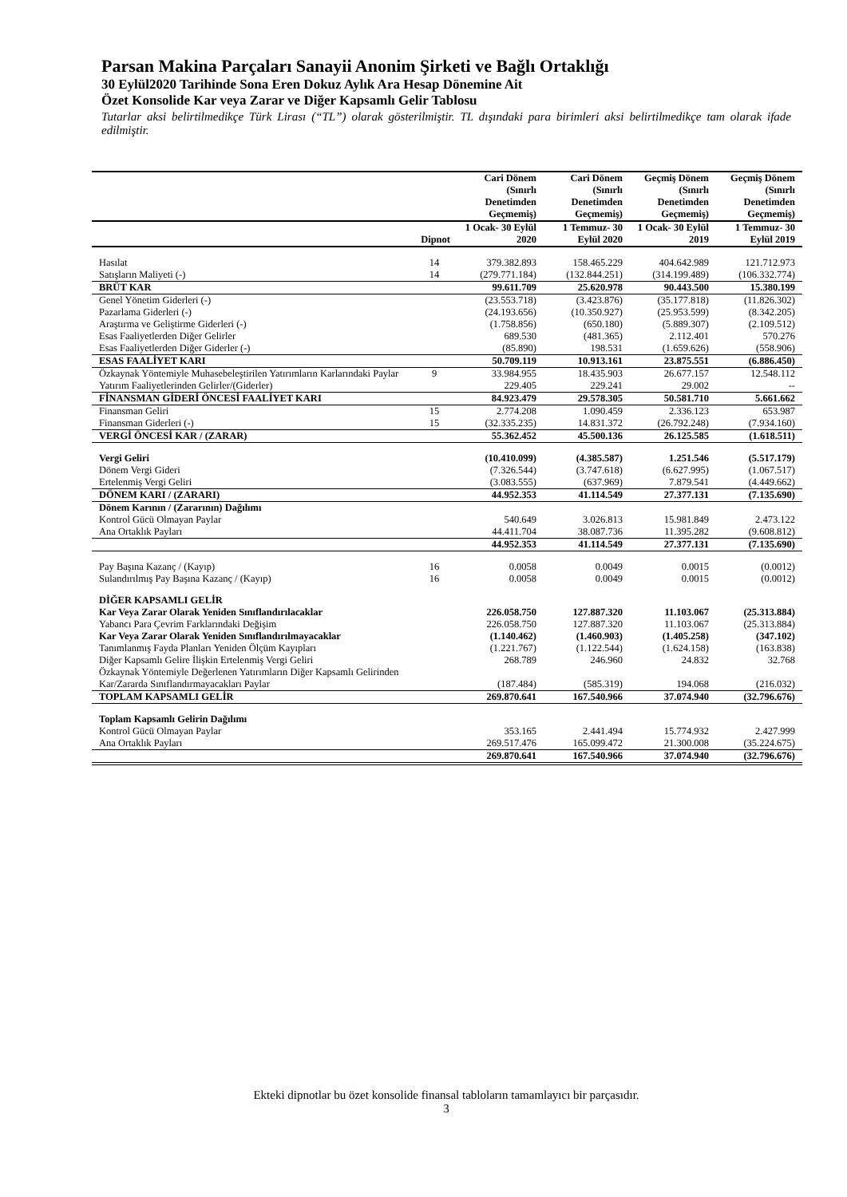Parsan Makina Parçaları Sanayii Anonim Şirketi ve Bağlı Ortaklığı
30 Eylül2020 Tarihinde Sona Eren Dokuz Aylık Ara Hesap Dönemine Ait
Özet Konsolide Kar veya Zarar ve Diğer Kapsamlı Gelir Tablosu
Tutarlar aksi belirtilmedikçe Türk Lirası (“TL”) olarak gösterilmiştir. TL dışındaki para birimleri aksi belirtilmedikçe tam olarak ifade edilmiştir.
| | | Cari Dönem (Sınırlı Denetimden Geçmemiş) | Cari Dönem (Sınırlı Denetimden Geçmemiş) | Geçmiş Dönem (Sınırlı Denetimden Geçmemiş) | Geçmiş Dönem (Sınırlı Denetimden Geçmemiş) |
| --- | --- | --- | --- | --- | --- |
| | Dipnot | 1 Ocak- 30 Eylül 2020 | 1 Temmuz- 30 Eylül 2020 | 1 Ocak- 30 Eylül 2019 | 1 Temmuz- 30 Eylül 2019 |
| Hasılat | 14 | 379.382.893 | 158.465.229 | 404.642.989 | 121.712.973 |
| Satışların Maliyeti (-) | 14 | (279.771.184) | (132.844.251) | (314.199.489) | (106.332.774) |
| BRÜT KAR | | 99.611.709 | 25.620.978 | 90.443.500 | 15.380.199 |
| Genel Yönetim Giderleri (-) | | (23.553.718) | (3.423.876) | (35.177.818) | (11.826.302) |
| Pazarlama Giderleri (-) | | (24.193.656) | (10.350.927) | (25.953.599) | (8.342.205) |
| Araştırma ve Geliştirme Giderleri (-) | | (1.758.856) | (650.180) | (5.889.307) | (2.109.512) |
| Esas Faaliyetlerden Diğer Gelirler | | 689.530 | (481.365) | 2.112.401 | 570.276 |
| Esas Faaliyetlerden Diğer Giderler (-) | | (85.890) | 198.531 | (1.659.626) | (558.906) |
| ESAS FAALİYET KARI | | 50.709.119 | 10.913.161 | 23.875.551 | (6.886.450) |
| Özkaynak Yöntemiyle Muhasebeleştirilen Yatırımların Karlarındaki Paylar | 9 | 33.984.955 | 18.435.903 | 26.677.157 | 12.548.112 |
| Yatırım Faaliyetlerinden Gelirler/(Giderler) | | 229.405 | 229.241 | 29.002 | -- |
| FİNANSMAN GİDERİ ÖNCESİ FAALİYET KARI | | 84.923.479 | 29.578.305 | 50.581.710 | 5.661.662 |
| Finansman Geliri | 15 | 2.774.208 | 1.090.459 | 2.336.123 | 653.987 |
| Finansman Giderleri (-) | 15 | (32.335.235) | 14.831.372 | (26.792.248) | (7.934.160) |
| VERGİ ÖNCESİ KAR / (ZARAR) | | 55.362.452 | 45.500.136 | 26.125.585 | (1.618.511) |
| Vergi Geliri | | (10.410.099) | (4.385.587) | 1.251.546 | (5.517.179) |
| Dönem Vergi Gideri | | (7.326.544) | (3.747.618) | (6.627.995) | (1.067.517) |
| Ertelenmiş Vergi Geliri | | (3.083.555) | (637.969) | 7.879.541 | (4.449.662) |
| DÖNEM KARI / (ZARARI) | | 44.952.353 | 41.114.549 | 27.377.131 | (7.135.690) |
| Dönem Karının / (Zararının) Dağılımı | | | | | |
| Kontrol Gücü Olmayan Paylar | | 540.649 | 3.026.813 | 15.981.849 | 2.473.122 |
| Ana Ortaklık Payları | | 44.411.704 | 38.087.736 | 11.395.282 | (9.608.812) |
| | | 44.952.353 | 41.114.549 | 27.377.131 | (7.135.690) |
| Pay Başına Kazanç / (Kayıp) | 16 | 0.0058 | 0.0049 | 0.0015 | (0.0012) |
| Sulandırılmış Pay Başına Kazanç / (Kayıp) | 16 | 0.0058 | 0.0049 | 0.0015 | (0.0012) |
| DİĞER KAPSAMLI GELİR | | | | | |
| Kar Veya Zarar Olarak Yeniden Sınıflandırılacaklar | | 226.058.750 | 127.887.320 | 11.103.067 | (25.313.884) |
| Yabancı Para Çevrim Farklarındaki Değişim | | 226.058.750 | 127.887.320 | 11.103.067 | (25.313.884) |
| Kar Veya Zarar Olarak Yeniden Sınıflandırılmayacaklar | | (1.140.462) | (1.460.903) | (1.405.258) | (347.102) |
| Tanımlanmış Fayda Planları Yeniden Ölçüm Kayıpları | | (1.221.767) | (1.122.544) | (1.624.158) | (163.838) |
| Diğer Kapsamlı Gelire İlişkin Ertelenmiş Vergi Geliri | | 268.789 | 246.960 | 24.832 | 32.768 |
| Özkaynak Yöntemiyle Değerlenen Yatırımların Diğer Kapsamlı Gelirinden Kar/Zararda Sınıflandırmayacakları Paylar | | (187.484) | (585.319) | 194.068 | (216.032) |
| TOPLAM KAPSAMLI GELİR | | 269.870.641 | 167.540.966 | 37.074.940 | (32.796.676) |
| Toplam Kapsamlı Gelirin Dağılımı | | | | | |
| Kontrol Gücü Olmayan Paylar | | 353.165 | 2.441.494 | 15.774.932 | 2.427.999 |
| Ana Ortaklık Payları | | 269.517.476 | 165.099.472 | 21.300.008 | (35.224.675) |
| | | 269.870.641 | 167.540.966 | 37.074.940 | (32.796.676) |
Ekteki dipnotlar bu özet konsolide finansal tabloların tamamlayıcı bir parçasıdır.
3